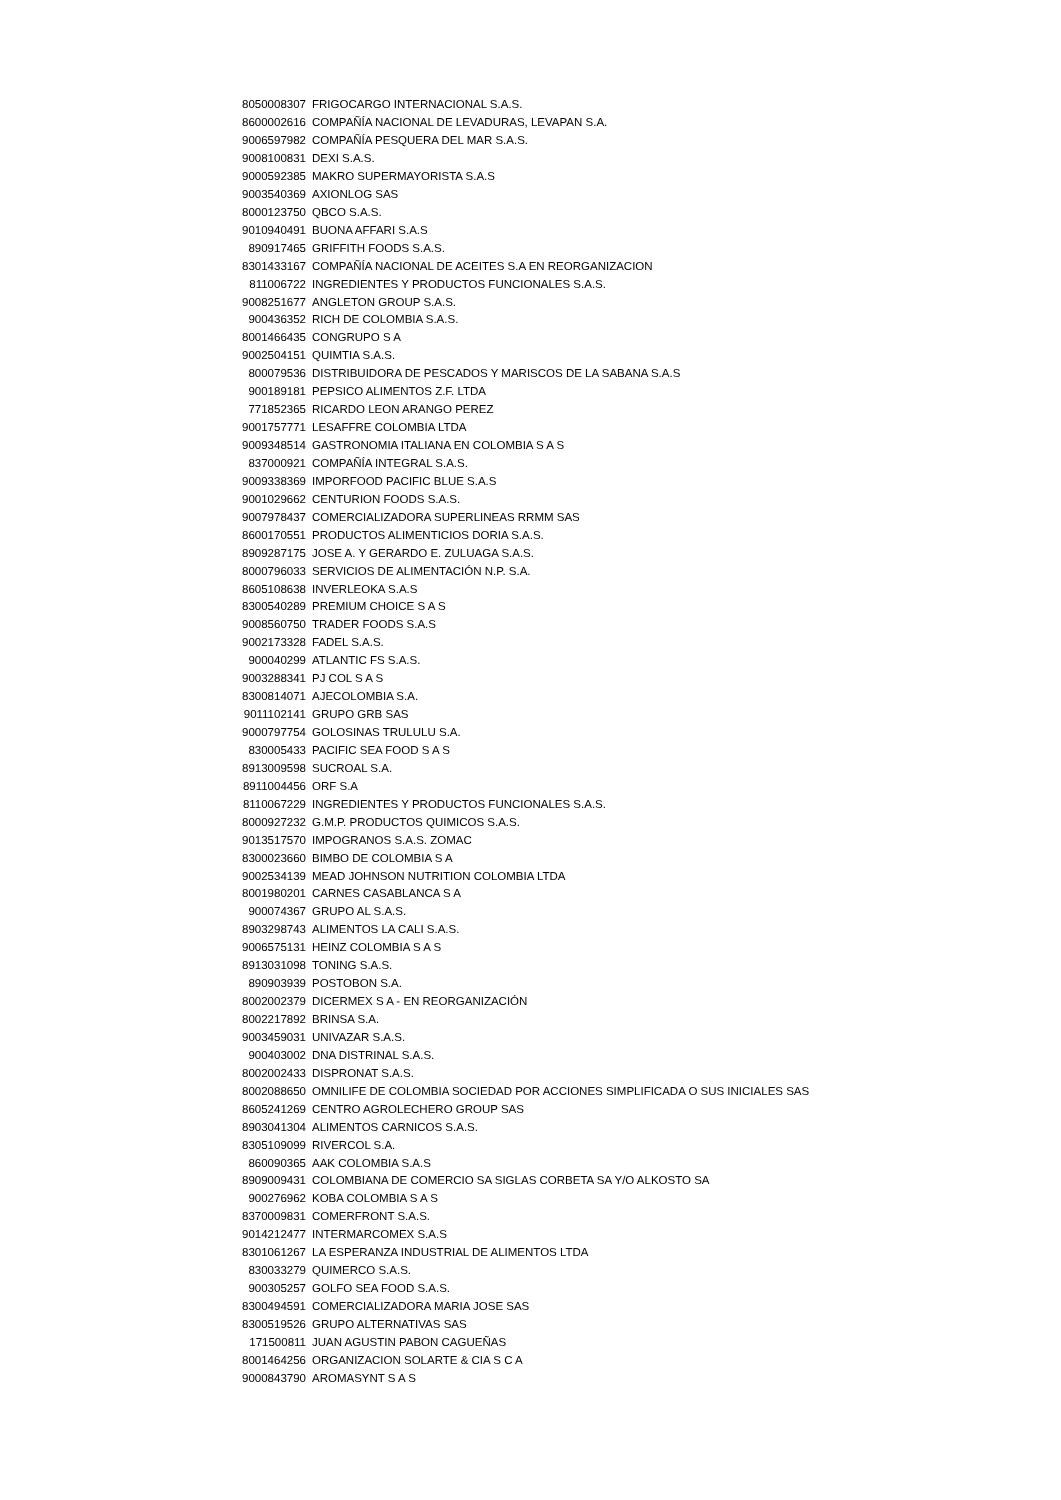| 8050008307 | FRIGOCARGO INTERNACIONAL S.A.S. |
| 8600002616 | COMPAÑÍA NACIONAL DE LEVADURAS, LEVAPAN S.A. |
| 9006597982 | COMPAÑÍA PESQUERA DEL MAR S.A.S. |
| 9008100831 | DEXI S.A.S. |
| 9000592385 | MAKRO SUPERMAYORISTA S.A.S |
| 9003540369 | AXIONLOG SAS |
| 8000123750 | QBCO S.A.S. |
| 9010940491 | BUONA AFFARI S.A.S |
| 890917465 | GRIFFITH FOODS S.A.S. |
| 8301433167 | COMPAÑÍA NACIONAL DE ACEITES S.A EN REORGANIZACION |
| 811006722 | INGREDIENTES Y PRODUCTOS FUNCIONALES S.A.S. |
| 9008251677 | ANGLETON GROUP S.A.S. |
| 900436352 | RICH DE COLOMBIA S.A.S. |
| 8001466435 | CONGRUPO S A |
| 9002504151 | QUIMTIA S.A.S. |
| 800079536 | DISTRIBUIDORA DE PESCADOS Y MARISCOS DE LA SABANA S.A.S |
| 900189181 | PEPSICO ALIMENTOS Z.F. LTDA |
| 771852365 | RICARDO LEON ARANGO PEREZ |
| 9001757771 | LESAFFRE COLOMBIA LTDA |
| 9009348514 | GASTRONOMIA ITALIANA EN COLOMBIA S A S |
| 837000921 | COMPAÑÍA INTEGRAL S.A.S. |
| 9009338369 | IMPORFOOD PACIFIC BLUE S.A.S |
| 9001029662 | CENTURION FOODS S.A.S. |
| 9007978437 | COMERCIALIZADORA SUPERLINEAS RRMM SAS |
| 8600170551 | PRODUCTOS ALIMENTICIOS DORIA S.A.S. |
| 8909287175 | JOSE A. Y GERARDO E. ZULUAGA S.A.S. |
| 8000796033 | SERVICIOS DE ALIMENTACIÓN N.P. S.A. |
| 8605108638 | INVERLEOKA S.A.S |
| 8300540289 | PREMIUM CHOICE S A S |
| 9008560750 | TRADER FOODS S.A.S |
| 9002173328 | FADEL S.A.S. |
| 900040299 | ATLANTIC FS S.A.S. |
| 9003288341 | PJ COL S A S |
| 8300814071 | AJECOLOMBIA S.A. |
| 9011102141 | GRUPO GRB SAS |
| 9000797754 | GOLOSINAS TRULULU S.A. |
| 830005433 | PACIFIC SEA FOOD S A S |
| 8913009598 | SUCROAL S.A. |
| 8911004456 | ORF S.A |
| 8110067229 | INGREDIENTES Y PRODUCTOS FUNCIONALES S.A.S. |
| 8000927232 | G.M.P. PRODUCTOS QUIMICOS S.A.S. |
| 9013517570 | IMPOGRANOS S.A.S. ZOMAC |
| 8300023660 | BIMBO DE COLOMBIA S A |
| 9002534139 | MEAD JOHNSON NUTRITION COLOMBIA LTDA |
| 8001980201 | CARNES CASABLANCA S A |
| 900074367 | GRUPO AL S.A.S. |
| 8903298743 | ALIMENTOS LA CALI S.A.S. |
| 9006575131 | HEINZ COLOMBIA S A S |
| 8913031098 | TONING S.A.S. |
| 890903939 | POSTOBON S.A. |
| 8002002379 | DICERMEX S A - EN REORGANIZACIÓN |
| 8002217892 | BRINSA S.A. |
| 9003459031 | UNIVAZAR S.A.S. |
| 900403002 | DNA DISTRINAL S.A.S. |
| 8002002433 | DISPRONAT S.A.S. |
| 8002088650 | OMNILIFE DE COLOMBIA SOCIEDAD POR ACCIONES SIMPLIFICADA O SUS INICIALES SAS |
| 8605241269 | CENTRO AGROLECHERO GROUP SAS |
| 8903041304 | ALIMENTOS CARNICOS S.A.S. |
| 8305109099 | RIVERCOL S.A. |
| 860090365 | AAK COLOMBIA S.A.S |
| 8909009431 | COLOMBIANA DE COMERCIO SA SIGLAS CORBETA SA Y/O ALKOSTO SA |
| 900276962 | KOBA COLOMBIA S A S |
| 8370009831 | COMERFRONT S.A.S. |
| 9014212477 | INTERMARCOMEX S.A.S |
| 8301061267 | LA ESPERANZA INDUSTRIAL DE ALIMENTOS LTDA |
| 830033279 | QUIMERCO S.A.S. |
| 900305257 | GOLFO SEA FOOD S.A.S. |
| 8300494591 | COMERCIALIZADORA MARIA JOSE SAS |
| 8300519526 | GRUPO ALTERNATIVAS SAS |
| 171500811 | JUAN AGUSTIN PABON CAGUEÑAS |
| 8001464256 | ORGANIZACION SOLARTE & CIA S C A |
| 9000843790 | AROMASYNT S A S |